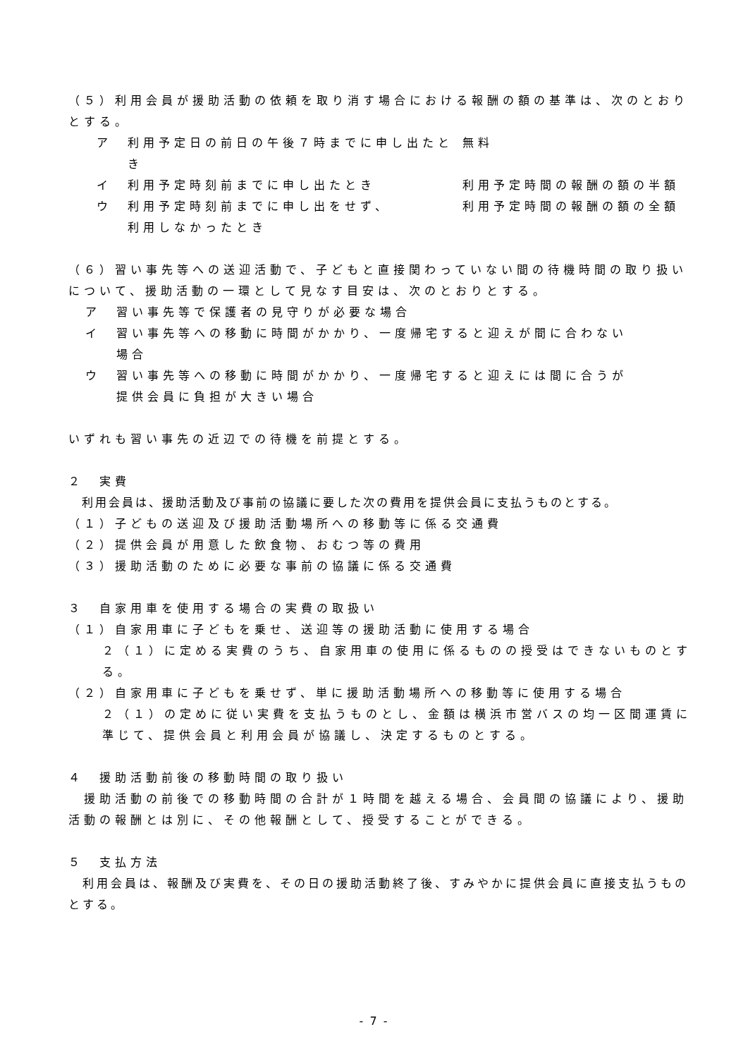（５）利用会員が援助活動の依頼を取り消す場合における報酬の額の基準は、次のとおりとする。
ア 利用予定日の前日の午後７時までに申し出たとき 無料
イ 利用予定時刻前までに申し出たとき 利用予定時間の報酬の額の半額
ウ 利用予定時刻前までに申し出をせず、
利用しなかったとき 利用予定時間の報酬の額の全額
（６）習い事先等への送迎活動で、子どもと直接関わっていない間の待機時間の取り扱いについて、援助活動の一環として見なす目安は、次のとおりとする。
ア　習い事先等で保護者の見守りが必要な場合
イ　習い事先等への移動に時間がかかり、一度帰宅すると迎えが間に合わない
　　場合
ウ　習い事先等への移動に時間がかかり、一度帰宅すると迎えには間に合うが
　　提供会員に負担が大きい場合
いずれも習い事先の近辺での待機を前提とする。
２　実費
　利用会員は、援助活動及び事前の協議に要した次の費用を提供会員に支払うものとする。
（１）子どもの送迎及び援助活動場所への移動等に係る交通費
（２）提供会員が用意した飲食物、おむつ等の費用
（３）援助活動のために必要な事前の協議に係る交通費
３　自家用車を使用する場合の実費の取扱い
（１）自家用車に子どもを乗せ、送迎等の援助活動に使用する場合
２（１）に定める実費のうち、自家用車の使用に係るものの授受はできないものとする。
（２）自家用車に子どもを乗せず、単に援助活動場所への移動等に使用する場合
２（１）の定めに従い実費を支払うものとし、金額は横浜市営バスの均一区間運賃に準じて、提供会員と利用会員が協議し、決定するものとする。
４　援助活動前後の移動時間の取り扱い
　援助活動の前後での移動時間の合計が１時間を越える場合、会員間の協議により、援助活動の報酬とは別に、その他報酬として、授受することができる。
５　支払方法
　利用会員は、報酬及び実費を、その日の援助活動終了後、すみやかに提供会員に直接支払うものとする。
- 7 -